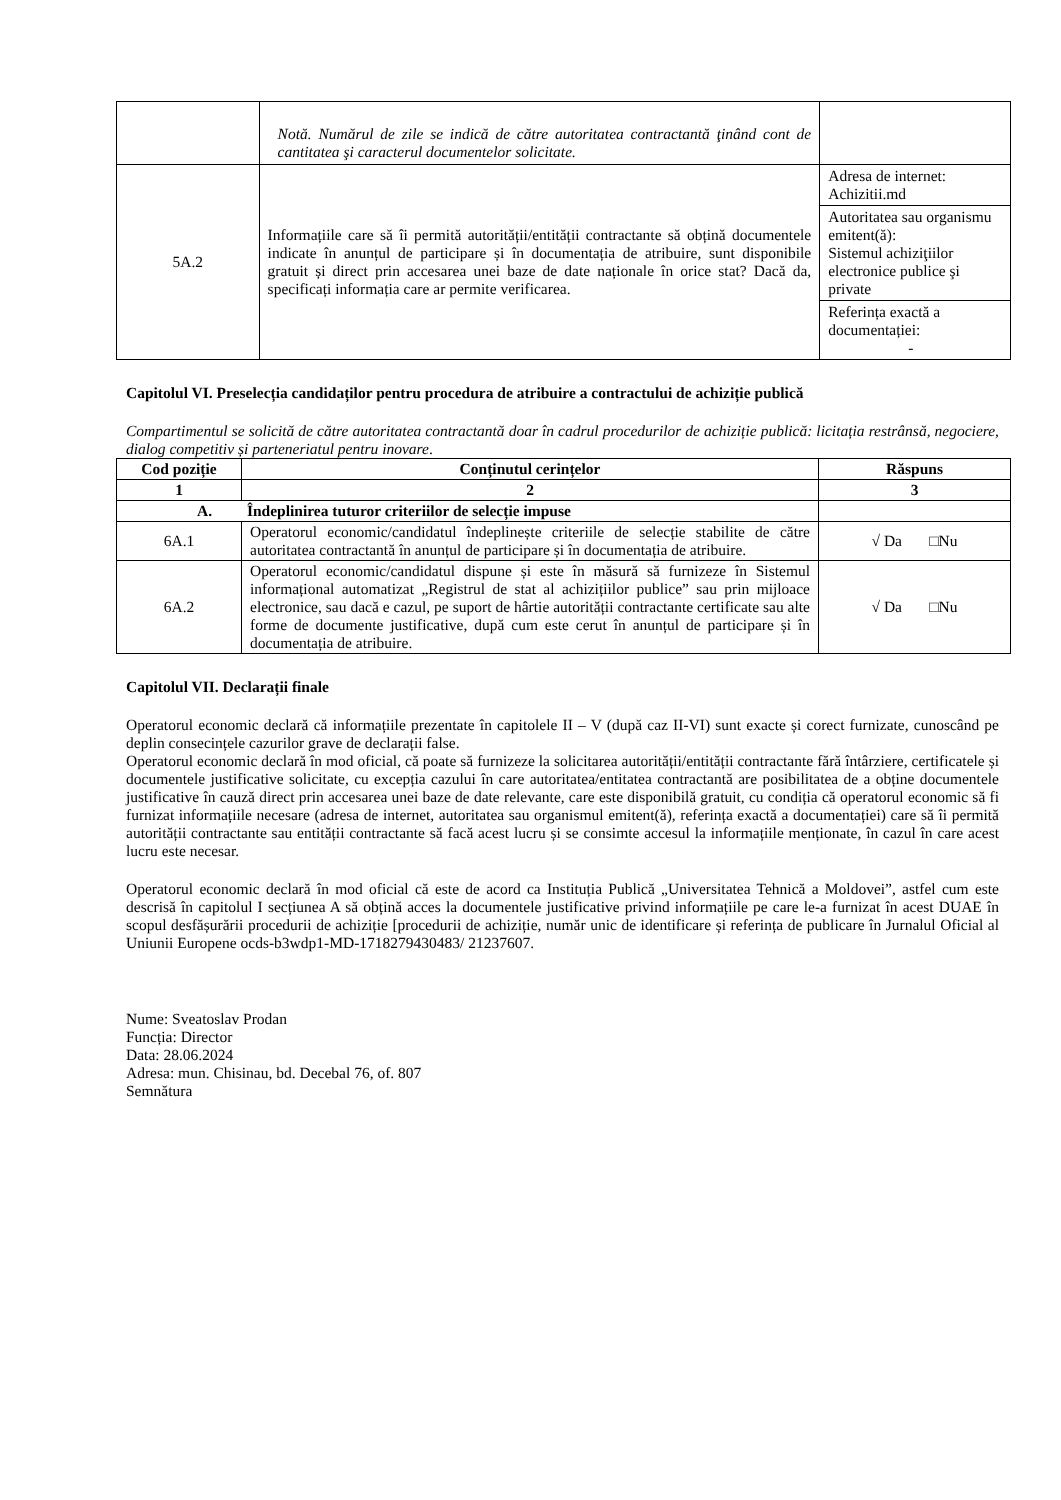| | Notă. Numărul de zile se indică de către autoritatea contractantă ţinând cont de cantitatea şi caracterul documentelor solicitate. | |
| 5A.2 | Informațiile care să îi permită autorității/entității contractante să obțină documentele indicate în anunțul de participare și în documentația de atribuire, sunt disponibile gratuit și direct prin accesarea unei baze de date naționale în orice stat? Dacă da, specificați informația care ar permite verificarea. | / Adresa de internet: Achizitii.md / / Autoritatea sau organismu emitent(ă): Sistemul achiziţiilor electronice publice şi private / / Referința exactă a documentației: - / |
Capitolul VI. Preselecția candidaților pentru procedura de atribuire a contractului de achiziție publică
Compartimentul se solicită de către autoritatea contractantă doar în cadrul procedurilor de achiziție publică: licitația restrânsă, negociere, dialog competitiv și parteneriatul pentru inovare.
| Cod poziție | Conținutul cerințelor | Răspuns |
| --- | --- | --- |
| 1 | 2 | 3 |
| A. Îndeplinirea tuturor criteriilor de selecție impuse | | |
| 6A.1 | Operatorul economic/candidatul îndeplinește criteriile de selecție stabilite de către autoritatea contractantă în anunțul de participare și în documentația de atribuire. | √ Da □Nu |
| 6A.2 | Operatorul economic/candidatul dispune și este în măsură să furnizeze în Sistemul informațional automatizat „Registrul de stat al achizițiilor publice” sau prin mijloace electronice, sau dacă e cazul, pe suport de hârtie autorității contractante certificate sau alte forme de documente justificative, după cum este cerut în anunțul de participare și în documentația de atribuire. | √ Da □Nu |
Capitolul VII. Declarații finale
Operatorul economic declară că informațiile prezentate în capitolele II – V (după caz II-VI) sunt exacte și corect furnizate, cunoscând pe deplin consecințele cazurilor grave de declarații false.
Operatorul economic declară în mod oficial, că poate să furnizeze la solicitarea autorității/entității contractante fără întârziere, certificatele și documentele justificative solicitate, cu excepția cazului în care autoritatea/entitatea contractantă are posibilitatea de a obține documentele justificative în cauză direct prin accesarea unei baze de date relevante, care este disponibilă gratuit, cu condiția că operatorul economic să fi furnizat informațiile necesare (adresa de internet, autoritatea sau organismul emitent(ă), referința exactă a documentației) care să îi permită autorității contractante sau entității contractante să facă acest lucru și se consimte accesul la informațiile menționate, în cazul în care acest lucru este necesar.
Operatorul economic declară în mod oficial că este de acord ca Instituția Publică „Universitatea Tehnică a Moldovei”, astfel cum este descrisă în capitolul I secțiunea A să obțină acces la documentele justificative privind informațiile pe care le-a furnizat în acest DUAE în scopul desfășurării procedurii de achiziție [procedurii de achiziție, număr unic de identificare și referința de publicare în Jurnalul Oficial al Uniunii Europene ocds-b3wdp1-MD-1718279430483/ 21237607.
Nume: Sveatoslav Prodan
Funcția: Director
Data: 28.06.2024
Adresa: mun. Chisinau, bd. Decebal 76, of. 807
Semnătura